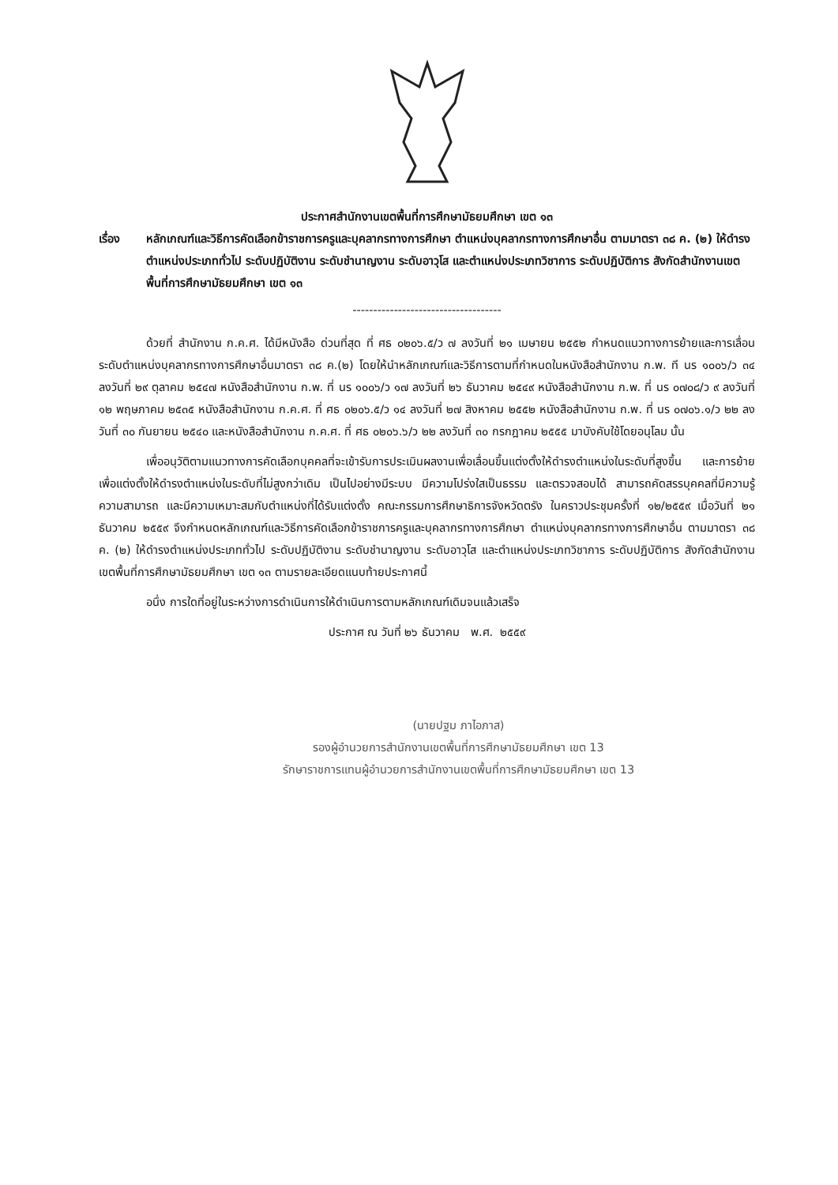ประกาศสำนักงานเขตพื้นที่การศึกษามัธยมศึกษา เขต ๑๓
เรื่อง หลักเกณฑ์และวิธีการคัดเลือกข้าราชการครูและบุคลากรทางการศึกษา ตำแหน่งบุคลากรทางการศึกษาอื่น ตามมาตรา ๓๘ ค. (๒) ให้ดำรงตำแหน่งประเภททั่วไป ระดับปฏิบัติงาน ระดับชำนาญงาน ระดับอาวุโส และตำแหน่งประเภทวิชาการ ระดับปฏิบัติการ สังกัดสำนักงานเขตพื้นที่การศึกษามัธยมศึกษา เขต ๑๓
------------------------------------
ด้วยที่ สำนักงาน ก.ค.ศ. ได้มีหนังสือ ด่วนที่สุด ที่ ศธ ๐๒๐๖.๕/ว ๗ ลงวันที่ ๒๑ เมษายน ๒๕๕๒ กำหนดแนวทางการย้ายและการเลื่อนระดับตำแหน่งบุคลากรทางการศึกษาอื่นมาตรา ๓๘ ค.(๒) โดยให้นำหลักเกณฑ์และวิธีการตามที่กำหนดในหนังสือสำนักงาน ก.พ. ที นร ๑๐๐๖/ว ๓๔ ลงวันที่ ๒๙ ตุลาคม ๒๕๔๗ หนังสือสำนักงาน ก.พ. ที่ นร ๑๐๐๖/ว ๑๗ ลงวันที่ ๒๖ ธันวาคม ๒๕๔๙ หนังสือสำนักงาน ก.พ. ที่ นร ๐๗๐๘/ว ๙ ลงวันที่ ๑๒ พฤษภาคม ๒๕๓๕ หนังสือสำนักงาน ก.ค.ศ. ที่ ศธ ๐๒๐๖.๕/ว ๑๔ ลงวันที่ ๒๗ สิงหาคม ๒๕๕๒ หนังสือสำนักงาน ก.พ. ที่ นร ๐๗๐๖.๑/ว ๒๒ ลงวันที่ ๓๐ กันยายน ๒๕๔๐ และหนังสือสำนักงาน ก.ค.ศ. ที่ ศธ ๐๒๐๖.๖/ว ๒๒ ลงวันที่ ๓๐ กรกฎาคม ๒๕๕๕ มาบังคับใช้โดยอนุโลม นั้น
เพื่ออนุวัติตามแนวทางการคัดเลือกบุคคลที่จะเข้ารับการประเมินผลงานเพื่อเลื่อนขึ้นแต่งตั้งให้ดำรงตำแหน่งในระดับที่สูงขึ้น และการย้ายเพื่อแต่งตั้งให้ดำรงตำแหน่งในระดับที่ไม่สูงกว่าเดิม เป็นไปอย่างมีระบบ มีความโปร่งใสเป็นธรรม และตรวจสอบได้ สามารถคัดสรรบุคคลที่มีความรู้ ความสามารถ และมีความเหมาะสมกับตำแหน่งที่ได้รับแต่งตั้ง คณะกรรมการศึกษาธิการจังหวัดตรัง ในคราวประชุมครั้งที่ ๑๒/๒๕๕๙ เมื่อวันที่ ๒๑ ธันวาคม ๒๕๕๙ จึงกำหนดหลักเกณฑ์และวิธีการคัดเลือกข้าราชการครูและบุคลากรทางการศึกษา ตำแหน่งบุคลากรทางการศึกษาอื่น ตามมาตรา ๓๘ ค. (๒) ให้ดำรงตำแหน่งประเภททั่วไป ระดับปฏิบัติงาน ระดับชำนาญงาน ระดับอาวุโส และตำแหน่งประเภทวิชาการ ระดับปฏิบัติการ สังกัดสำนักงานเขตพื้นที่การศึกษามัธยมศึกษา เขต ๑๓ ตามรายละเอียดแนบท้ายประกาศนี้
อนึ่ง การใดที่อยู่ในระหว่างการดำเนินการให้ดำเนินการตามหลักเกณฑ์เดิมจนแล้วเสร็จ
ประกาศ ณ วันที่ ๒๖ ธันวาคม พ.ศ. ๒๕๕๙
(นายปฐม ภาไอภาส)
รองผู้อำนวยการสำนักงานเขตพื้นที่การศึกษามัธยมศึกษา เขต 13
รักษาราชการแทนผู้อำนวยการสำนักงานเขตพื้นที่การศึกษามัธยมศึกษา เขต 13